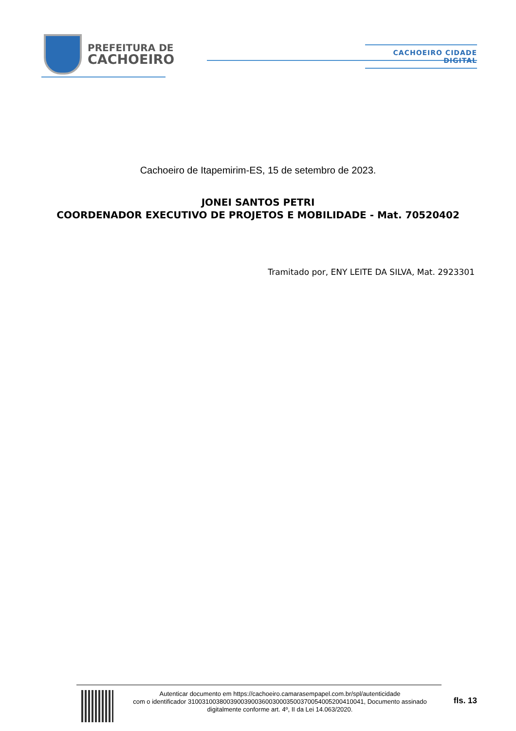PREFEITURA DE
CACHOEIRO
CACHOEIRO CIDADE DIGITAL
Cachoeiro de Itapemirim-ES, 15 de setembro de 2023.
JONEI SANTOS PETRI
COORDENADOR EXECUTIVO DE PROJETOS E MOBILIDADE - Mat. 70520402
Tramitado por, ENY LEITE DA SILVA, Mat. 2923301
Autenticar documento em https://cachoeiro.camarasempapel.com.br/spl/autenticidade
com o identificador 31003100380039003900360030003500370054005200410041, Documento assinado
digitalmente conforme art. 4º, II da Lei 14.063/2020.
fls. 13